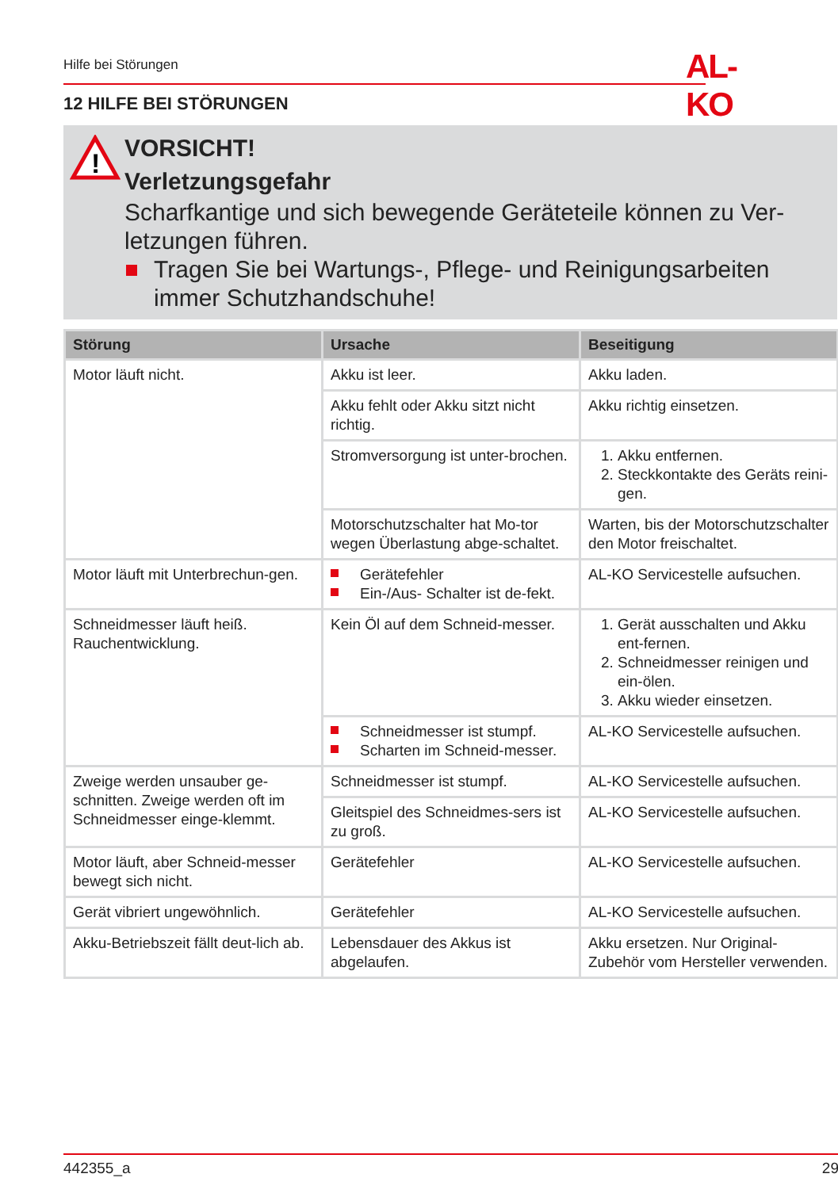Hilfe bei Störungen
AL-KO
12 HILFE BEI STÖRUNGEN
!
VORSICHT!
Verletzungsgefahr
Scharfkantige und sich bewegende Geräteteile können zu Ver-letzungen führen.
Tragen Sie bei Wartungs-, Pflege- und Reinigungsarbeiten immer Schutzhandschuhe!
| Störung | Ursache | Beseitigung |
| --- | --- | --- |
| Motor läuft nicht. | Akku ist leer. | Akku laden. |
| | Akku fehlt oder Akku sitzt nicht richtig. | Akku richtig einsetzen. |
| | Stromversorgung ist unter-brochen. | 1. Akku entfernen. 2. Steckkontakte des Geräts reini-gen. |
| | Motorschutzschalter hat Mo-tor wegen Überlastung abge-schaltet. | Warten, bis der Motorschutzschalter den Motor freischaltet. |
| Motor läuft mit Unterbrechun-gen. | Gerätefehler Ein-/Aus- Schalter ist de-fekt. | AL-KO Servicestelle aufsuchen. |
| Schneidmesser läuft heiß. Rauchentwicklung. | Kein Öl auf dem Schneid-messer. | 1. Gerät ausschalten und Akku ent-fernen. 2. Schneidmesser reinigen und ein-ölen. 3. Akku wieder einsetzen. |
| | Schneidmesser ist stumpf. Scharten im Schneid-messer. | AL-KO Servicestelle aufsuchen. |
| Zweige werden unsauber ge-schnitten. Zweige werden oft im Schneidmesser einge-klemmt. | Schneidmesser ist stumpf. | AL-KO Servicestelle aufsuchen. |
| | Gleitspiel des Schneidmes-sers ist zu groß. | AL-KO Servicestelle aufsuchen. |
| Motor läuft, aber Schneid-messer bewegt sich nicht. | Gerätefehler | AL-KO Servicestelle aufsuchen. |
| Gerät vibriert ungewöhnlich. | Gerätefehler | AL-KO Servicestelle aufsuchen. |
| Akku-Betriebszeit fällt deut-lich ab. | Lebensdauer des Akkus ist abgelaufen. | Akku ersetzen. Nur Original-Zubehör vom Hersteller verwenden. |
442355_a 29